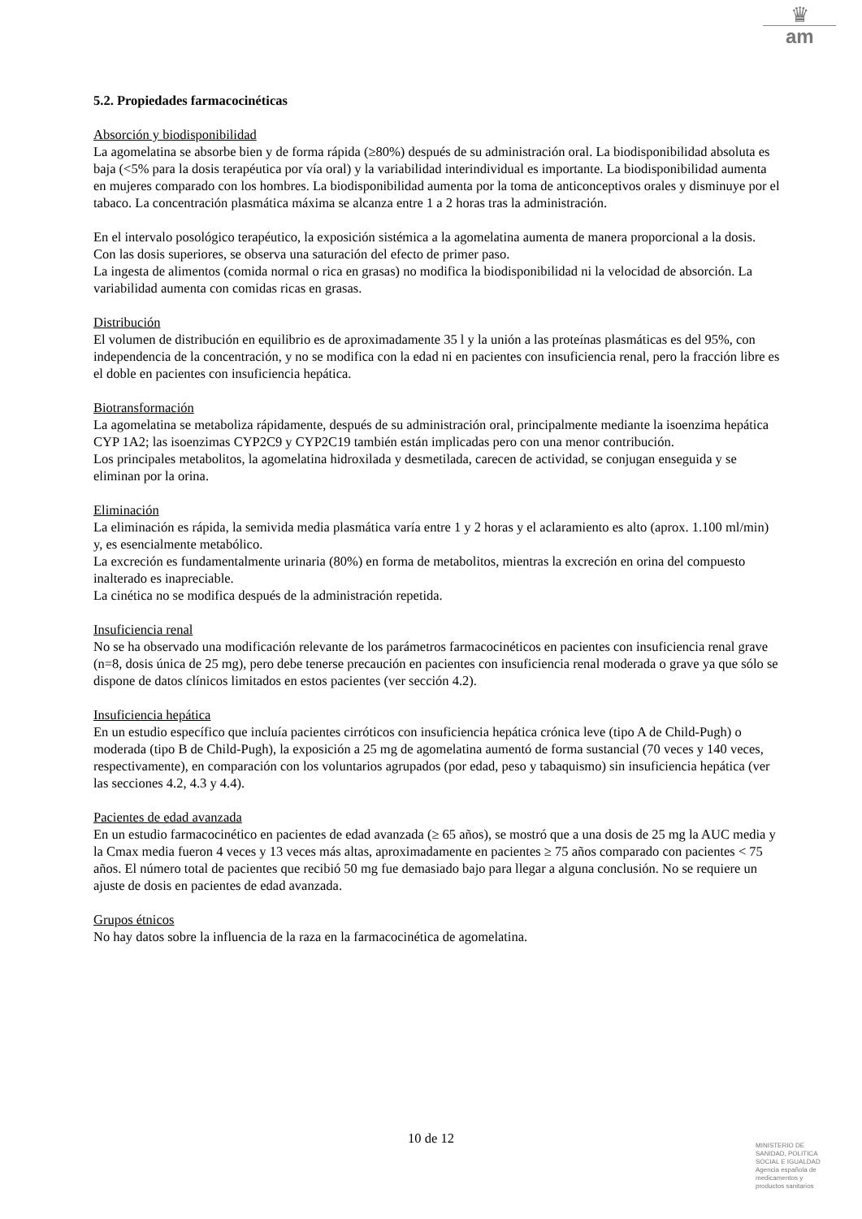♛
am
5.2. Propiedades farmacocinéticas
Absorción y biodisponibilidad
La agomelatina se absorbe bien y de forma rápida (≥80%) después de su administración oral. La biodisponibilidad absoluta es baja (<5% para la dosis terapéutica por vía oral) y la variabilidad interindividual es importante. La biodisponibilidad aumenta en mujeres comparado con los hombres. La biodisponibilidad aumenta por la toma de anticonceptivos orales y disminuye por el tabaco. La concentración plasmática máxima se alcanza entre 1 a 2 horas tras la administración.
En el intervalo posológico terapéutico, la exposición sistémica a la agomelatina aumenta de manera proporcional a la dosis. Con las dosis superiores, se observa una saturación del efecto de primer paso.
La ingesta de alimentos (comida normal o rica en grasas) no modifica la biodisponibilidad ni la velocidad de absorción. La variabilidad aumenta con comidas ricas en grasas.
Distribución
El volumen de distribución en equilibrio es de aproximadamente 35 l y la unión a las proteínas plasmáticas es del 95%, con independencia de la concentración, y no se modifica con la edad ni en pacientes con insuficiencia renal, pero la fracción libre es el doble en pacientes con insuficiencia hepática.
Biotransformación
La agomelatina se metaboliza rápidamente, después de su administración oral, principalmente mediante la isoenzima hepática CYP 1A2; las isoenzimas CYP2C9 y CYP2C19 también están implicadas pero con una menor contribución.
Los principales metabolitos, la agomelatina hidroxilada y desmetilada, carecen de actividad, se conjugan enseguida y se eliminan por la orina.
Eliminación
La eliminación es rápida, la semivida media plasmática varía entre 1 y 2 horas y el aclaramiento es alto (aprox. 1.100 ml/min) y, es esencialmente metabólico.
La excreción es fundamentalmente urinaria (80%) en forma de metabolitos, mientras la excreción en orina del compuesto inalterado es inapreciable.
La cinética no se modifica después de la administración repetida.
Insuficiencia renal
No se ha observado una modificación relevante de los parámetros farmacocinéticos en pacientes con insuficiencia renal grave (n=8, dosis única de 25 mg), pero debe tenerse precaución en pacientes con insuficiencia renal moderada o grave ya que sólo se dispone de datos clínicos limitados en estos pacientes (ver sección 4.2).
Insuficiencia hepática
En un estudio específico que incluía pacientes cirróticos con insuficiencia hepática crónica leve (tipo A de Child-Pugh) o moderada (tipo B de Child-Pugh), la exposición a 25 mg de agomelatina aumentó de forma sustancial (70 veces y 140 veces, respectivamente), en comparación con los voluntarios agrupados (por edad, peso y tabaquismo) sin insuficiencia hepática (ver las secciones 4.2, 4.3 y 4.4).
Pacientes de edad avanzada
En un estudio farmacocinético en pacientes de edad avanzada (≥ 65 años), se mostró que a una dosis de 25 mg la AUC media y la Cmax media fueron 4 veces y 13 veces más altas, aproximadamente en pacientes ≥ 75 años comparado con pacientes < 75 años. El número total de pacientes que recibió 50 mg fue demasiado bajo para llegar a alguna conclusión. No se requiere un ajuste de dosis en pacientes de edad avanzada.
Grupos étnicos
No hay datos sobre la influencia de la raza en la farmacocinética de agomelatina.
10 de 12
MINISTERIO DE
SANIDAD, POLITICA
SOCIAL E IGUALDAD
Agencia española de
medicamentos y
productos sanitarios